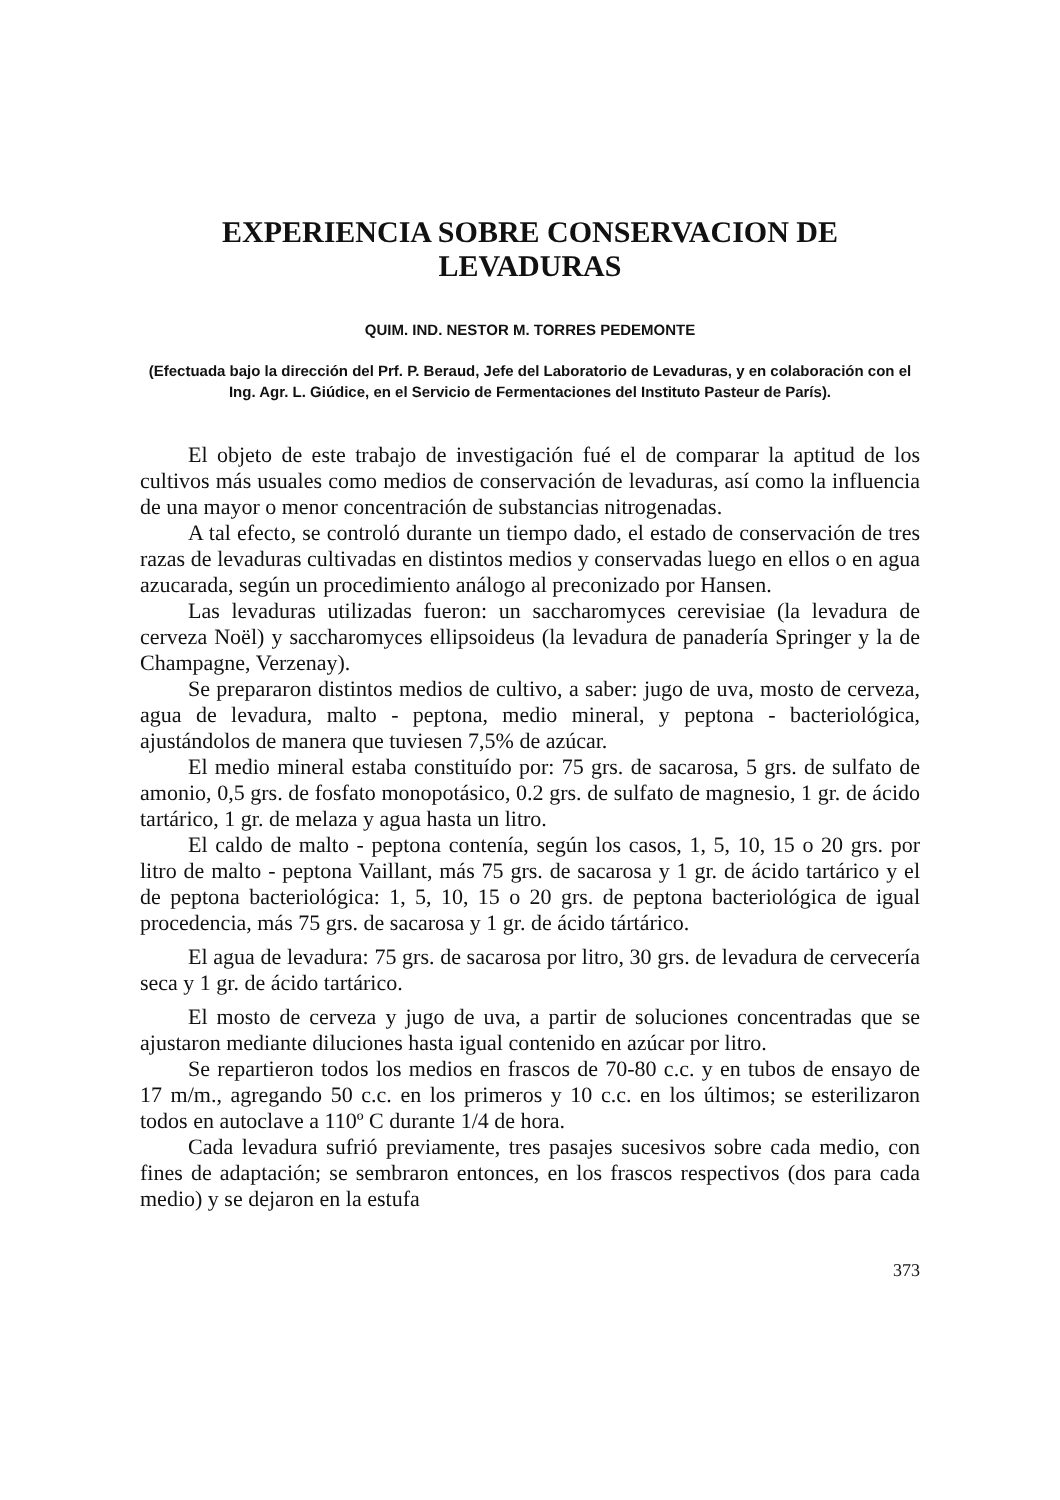EXPERIENCIA SOBRE CONSERVACION DE LEVADURAS
QUIM. IND. NESTOR M. TORRES PEDEMONTE
(Efectuada bajo la dirección del Prf. P. Beraud, Jefe del Laboratorio de Levaduras, y en colaboración con el Ing. Agr. L. Giúdice, en el Servicio de Fermentaciones del Instituto Pasteur de París).
El objeto de este trabajo de investigación fué el de comparar la aptitud de los cultivos más usuales como medios de conservación de levaduras, así como la influencia de una mayor o menor concentración de substancias nitrogenadas.
A tal efecto, se controló durante un tiempo dado, el estado de conservación de tres razas de levaduras cultivadas en distintos medios y conservadas luego en ellos o en agua azucarada, según un procedimiento análogo al preconizado por Hansen.
Las levaduras utilizadas fueron: un saccharomyces cerevisiae (la levadura de cerveza Noël) y saccharomyces ellipsoideus (la levadura de panadería Springer y la de Champagne, Verzenay).
Se prepararon distintos medios de cultivo, a saber: jugo de uva, mosto de cerveza, agua de levadura, malto - peptona, medio mineral, y peptona - bacteriológica, ajustándolos de manera que tuviesen 7,5% de azúcar.
El medio mineral estaba constituído por: 75 grs. de sacarosa, 5 grs. de sulfato de amonio, 0,5 grs. de fosfato monopotásico, 0.2 grs. de sulfato de magnesio, 1 gr. de ácido tartárico, 1 gr. de melaza y agua hasta un litro.
El caldo de malto - peptona contenía, según los casos, 1, 5, 10, 15 o 20 grs. por litro de malto - peptona Vaillant, más 75 grs. de sacarosa y 1 gr. de ácido tartárico y el de peptona bacteriológica: 1, 5, 10, 15 o 20 grs. de peptona bacteriológica de igual procedencia, más 75 grs. de sacarosa y 1 gr. de ácido tártárico.
El agua de levadura: 75 grs. de sacarosa por litro, 30 grs. de levadura de cervecería seca y 1 gr. de ácido tartárico.
El mosto de cerveza y jugo de uva, a partir de soluciones concentradas que se ajustaron mediante diluciones hasta igual contenido en azúcar por litro.
Se repartieron todos los medios en frascos de 70-80 c.c. y en tubos de ensayo de 17 m/m., agregando 50 c.c. en los primeros y 10 c.c. en los últimos; se esterilizaron todos en autoclave a 110º C durante 1/4 de hora.
Cada levadura sufrió previamente, tres pasajes sucesivos sobre cada medio, con fines de adaptación; se sembraron entonces, en los frascos respectivos (dos para cada medio) y se dejaron en la estufa
373